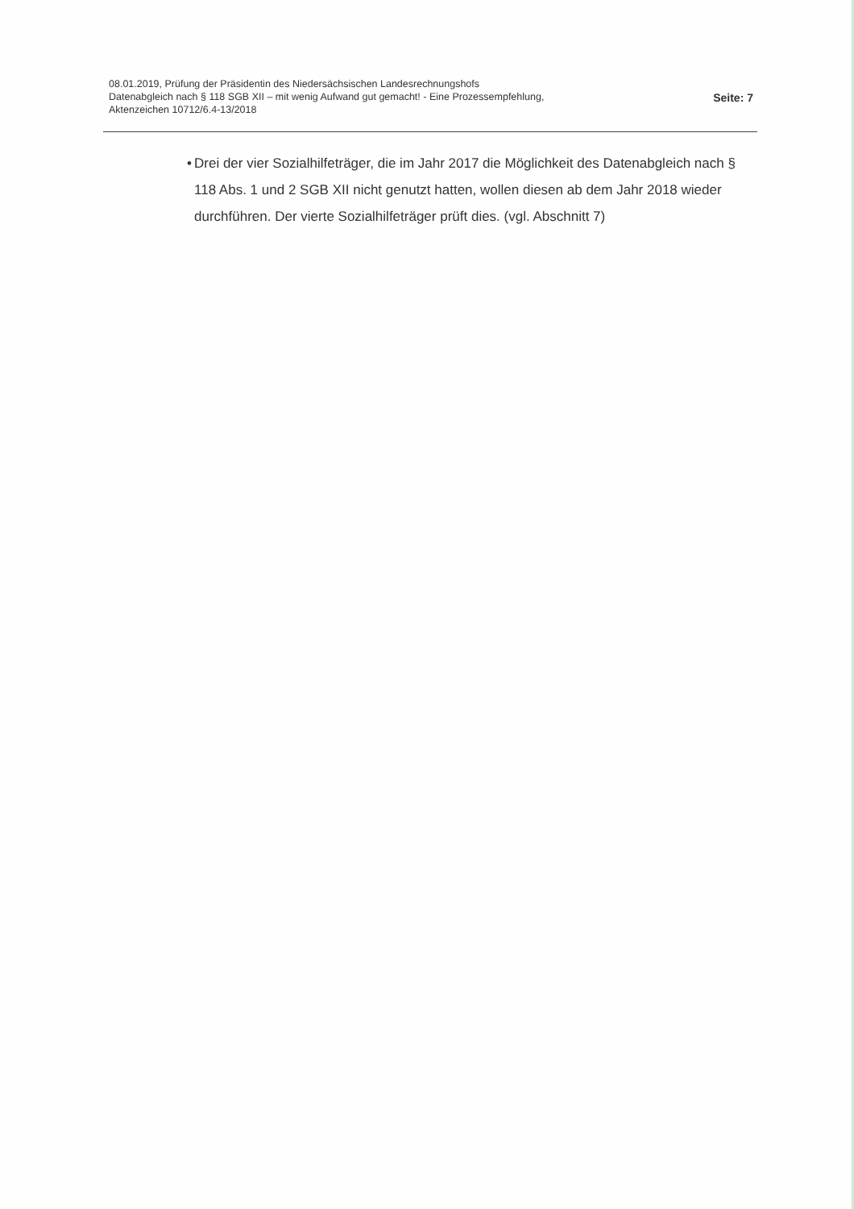08.01.2019, Prüfung der Präsidentin des Niedersächsischen Landesrechnungshofs
Datenabgleich nach § 118 SGB XII – mit wenig Aufwand gut gemacht! - Eine Prozessempfehlung,
Aktenzeichen 10712/6.4-13/2018
Seite: 7
• Drei der vier Sozialhilfeträger, die im Jahr 2017 die Möglichkeit des Datenabgleich nach § 118 Abs. 1 und 2 SGB XII nicht genutzt hatten, wollen diesen ab dem Jahr 2018 wieder durchführen. Der vierte Sozialhilfeträger prüft dies. (vgl. Abschnitt 7)